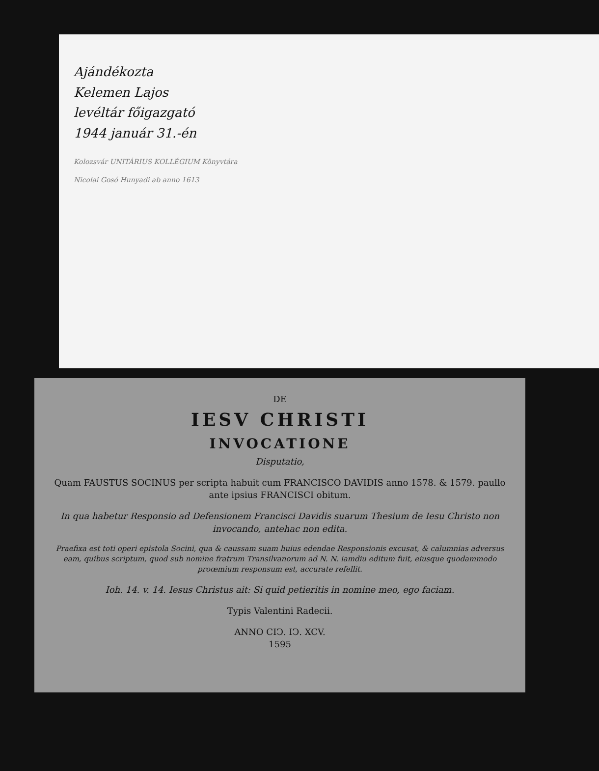Ajándékozta
Kelemen Lajos
levéltár főigazgató
1944 január 31.-én
Kolozsvár UNITÁRIUS KOLLÉGIUM Könyvtára
Nicolai Gosó Hunyadi ab anno 1613
DE
IESV CHRISTI
INVOCATIONE
Disputatio,
Quam FAUSTUS SOCINUS per scripta habuit cum FRANCISCO DAVIDIS anno 1578. & 1579. paullo ante ipsius FRANCISCI obitum.
In qua habetur Responsio ad Defensionem Francisci Davidis suarum Thesium de Iesu Christo non invocando, antehac non edita.
Praefixa est toti operi epistola Socini, qua & caussam suam huius edendae Responsionis excusat, & calumnias adversus eam, quibus scriptum, quod sub nomine fratrum Transilvanorum ad N. N. iamdiu editum fuit, eiusque quodammodo proœmium responsum est, accurate refellit.
Ioh. 14. v. 14. Iesus Christus ait: Si quid petieritis in nomine meo, ego faciam.
Typis Valentini Radecii.
ANNO CIↃ. IↃ. XCV.
1595